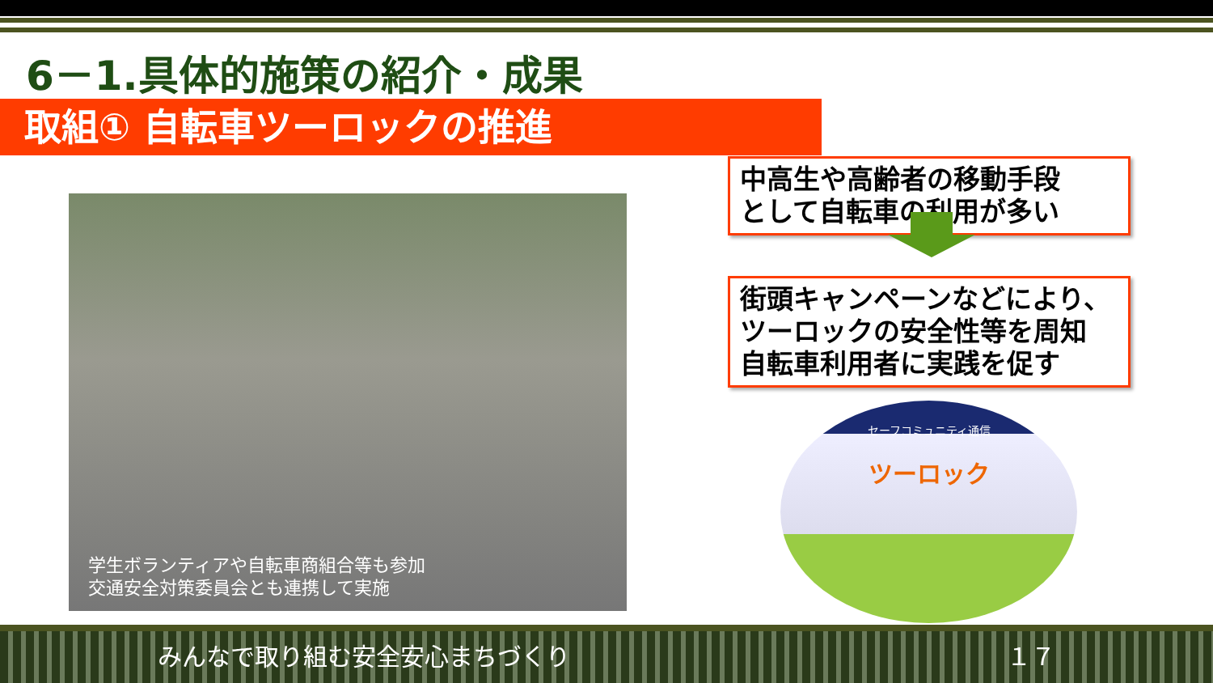6－1.具体的施策の紹介・成果
取組① 自転車ツーロックの推進
学生ボランティアや自転車商組合等も参加
交通安全対策委員会とも連携して実施
中高生や高齢者の移動手段
として自転車の利用が多い
街頭キャンペーンなどにより、
ツーロックの安全性等を周知
自転車利用者に実践を促す
セーフコミュニティ通信
ツーロック
みんなで取り組む安全安心まちづくり １７